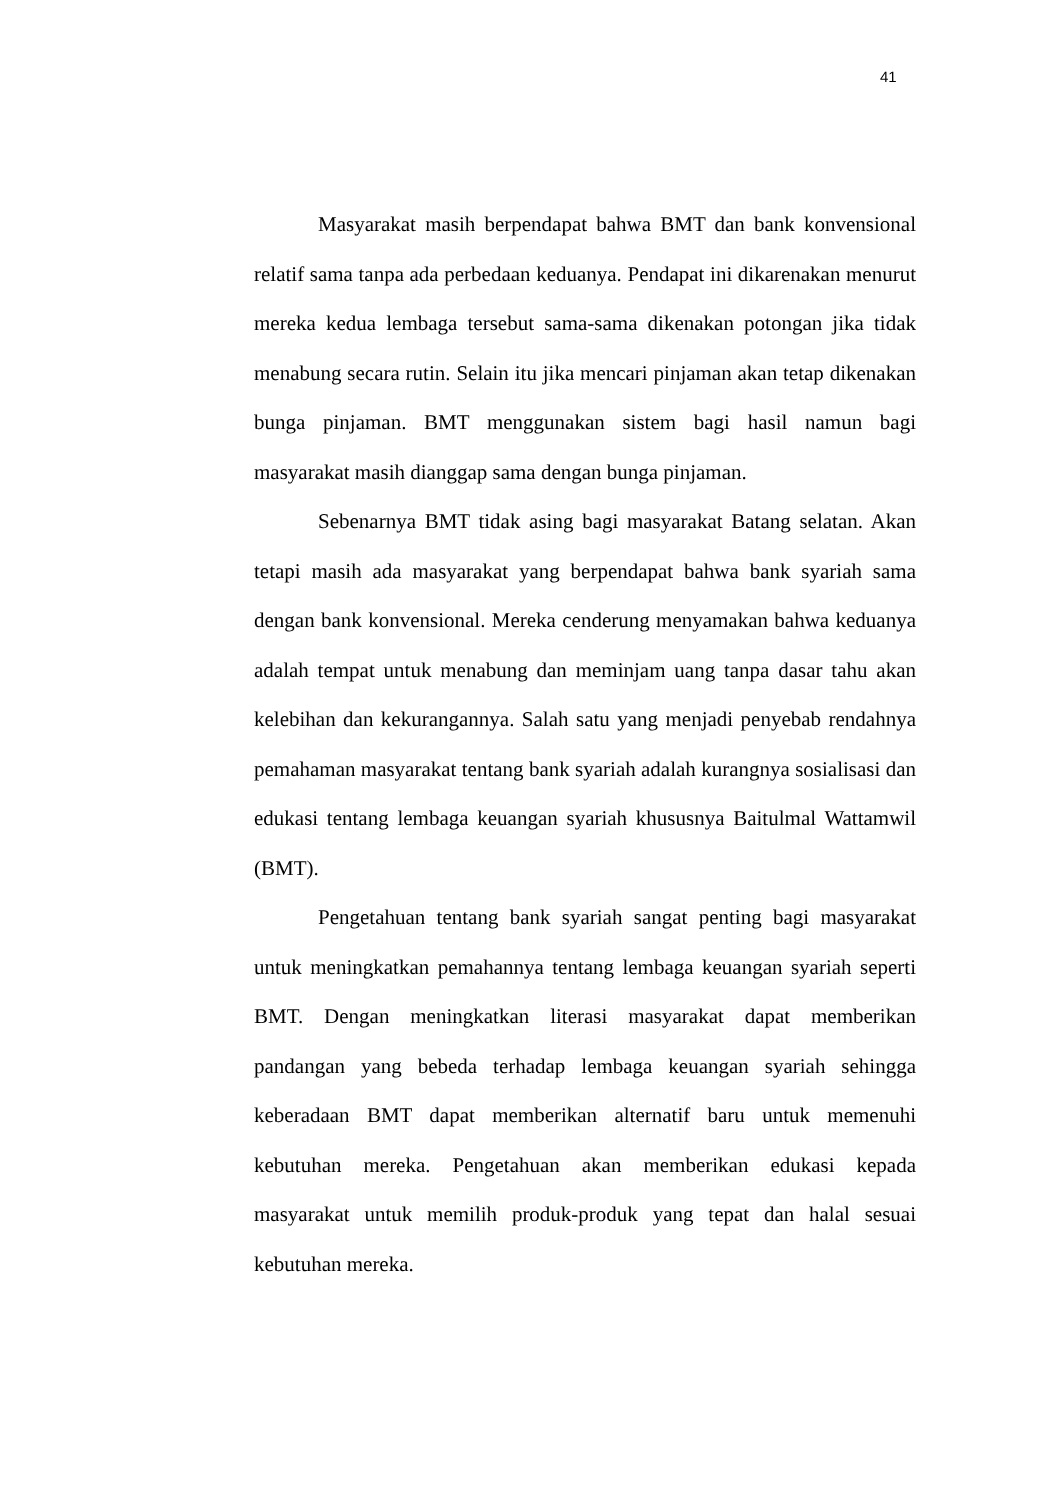41
Masyarakat masih berpendapat bahwa BMT dan bank konvensional relatif sama tanpa ada perbedaan keduanya. Pendapat ini dikarenakan menurut mereka kedua lembaga tersebut sama-sama dikenakan potongan jika tidak menabung secara rutin. Selain itu jika mencari pinjaman akan tetap dikenakan bunga pinjaman. BMT menggunakan sistem bagi hasil namun bagi masyarakat masih dianggap sama dengan bunga pinjaman.
Sebenarnya BMT tidak asing bagi masyarakat Batang selatan. Akan tetapi masih ada masyarakat yang berpendapat bahwa bank syariah sama dengan bank konvensional. Mereka cenderung menyamakan bahwa keduanya adalah tempat untuk menabung dan meminjam uang tanpa dasar tahu akan kelebihan dan kekurangannya. Salah satu yang menjadi penyebab rendahnya pemahaman masyarakat tentang bank syariah adalah kurangnya sosialisasi dan edukasi tentang lembaga keuangan syariah khususnya Baitulmal Wattamwil (BMT).
Pengetahuan tentang bank syariah sangat penting bagi masyarakat untuk meningkatkan pemahannya tentang lembaga keuangan syariah seperti BMT. Dengan meningkatkan literasi masyarakat dapat memberikan pandangan yang bebeda terhadap lembaga keuangan syariah sehingga keberadaan BMT dapat memberikan alternatif baru untuk memenuhi kebutuhan mereka. Pengetahuan akan memberikan edukasi kepada masyarakat untuk memilih produk-produk yang tepat dan halal sesuai kebutuhan mereka.